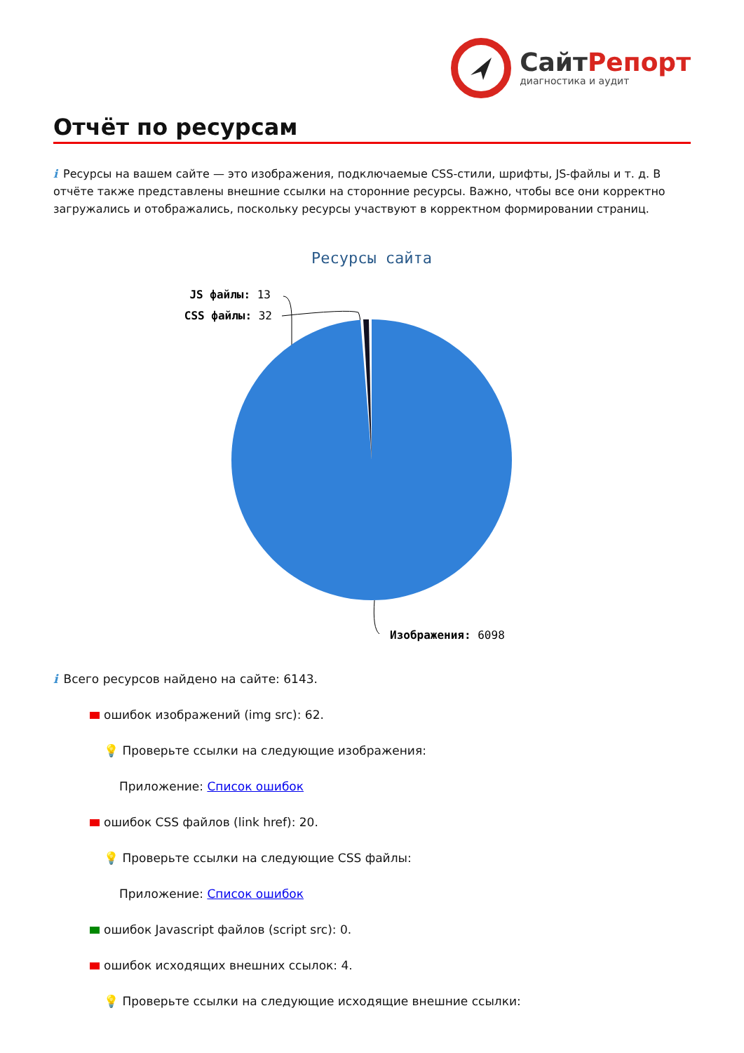Сайт Репорт
диагностика и аудит
Отчёт по ресурсам
i Ресурсы на вашем сайте — это изображения, подключаемые CSS-стили, шрифты, JS-файлы и т. д. В отчёте также представлены внешние ссылки на сторонние ресурсы. Важно, чтобы все они корректно загружались и отображались, поскольку ресурсы участвуют в корректном формировании страниц.
Ресурсы сайта
JS файлы: 13
CSS файлы: 32
Изображения: 6098
i Всего ресурсов найдено на сайте: 6143.
ошибок изображений (img src): 62.
💡 Проверьте ссылки на следующие изображения:
Приложение: Список ошибок
ошибок CSS файлов (link href): 20.
💡 Проверьте ссылки на следующие CSS файлы:
Приложение: Список ошибок
ошибок Javascript файлов (script src): 0.
ошибок исходящих внешних ссылок: 4.
💡 Проверьте ссылки на следующие исходящие внешние ссылки: